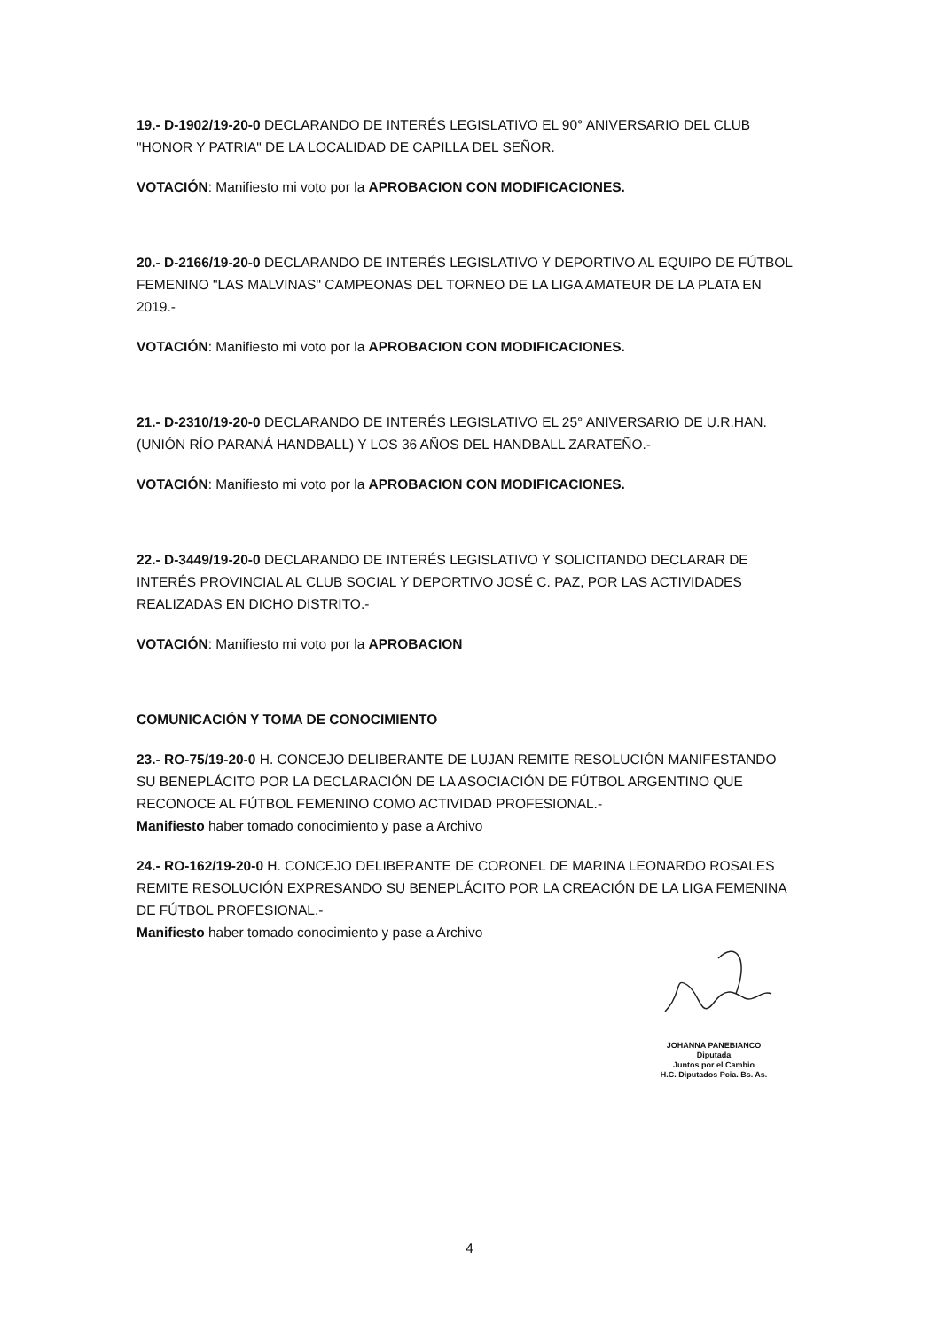19.- D-1902/19-20-0 DECLARANDO DE INTERÉS LEGISLATIVO EL 90° ANIVERSARIO DEL CLUB "HONOR Y PATRIA" DE LA LOCALIDAD DE CAPILLA DEL SEÑOR.
VOTACIÓN: Manifiesto mi voto por la APROBACION CON MODIFICACIONES.
20.- D-2166/19-20-0 DECLARANDO DE INTERÉS LEGISLATIVO Y DEPORTIVO AL EQUIPO DE FÚTBOL FEMENINO "LAS MALVINAS" CAMPEONAS DEL TORNEO DE LA LIGA AMATEUR DE LA PLATA EN 2019.-
VOTACIÓN: Manifiesto mi voto por la APROBACION CON MODIFICACIONES.
21.- D-2310/19-20-0 DECLARANDO DE INTERÉS LEGISLATIVO EL 25° ANIVERSARIO DE U.R.HAN. (UNIÓN RÍO PARANÁ HANDBALL) Y LOS 36 AÑOS DEL HANDBALL ZARATEÑO.-
VOTACIÓN: Manifiesto mi voto por la APROBACION CON MODIFICACIONES.
22.- D-3449/19-20-0 DECLARANDO DE INTERÉS LEGISLATIVO Y SOLICITANDO DECLARAR DE INTERÉS PROVINCIAL AL CLUB SOCIAL Y DEPORTIVO JOSÉ C. PAZ, POR LAS ACTIVIDADES REALIZADAS EN DICHO DISTRITO.-
VOTACIÓN: Manifiesto mi voto por la APROBACION
COMUNICACIÓN Y TOMA DE CONOCIMIENTO
23.- RO-75/19-20-0 H. CONCEJO DELIBERANTE DE LUJAN REMITE RESOLUCIÓN MANIFESTANDO SU BENEPLÁCITO POR LA DECLARACIÓN DE LA ASOCIACIÓN DE FÚTBOL ARGENTINO QUE RECONOCE AL FÚTBOL FEMENINO COMO ACTIVIDAD PROFESIONAL.-
Manifiesto haber tomado conocimiento y pase a Archivo
24.- RO-162/19-20-0 H. CONCEJO DELIBERANTE DE CORONEL DE MARINA LEONARDO ROSALES REMITE RESOLUCIÓN EXPRESANDO SU BENEPLÁCITO POR LA CREACIÓN DE LA LIGA FEMENINA DE FÚTBOL PROFESIONAL.-
Manifiesto haber tomado conocimiento y pase a Archivo
JOHANNA PANEBIANCO
Diputada
Juntos por el Cambio
H.C. Diputados Pcia. Bs. As.
4